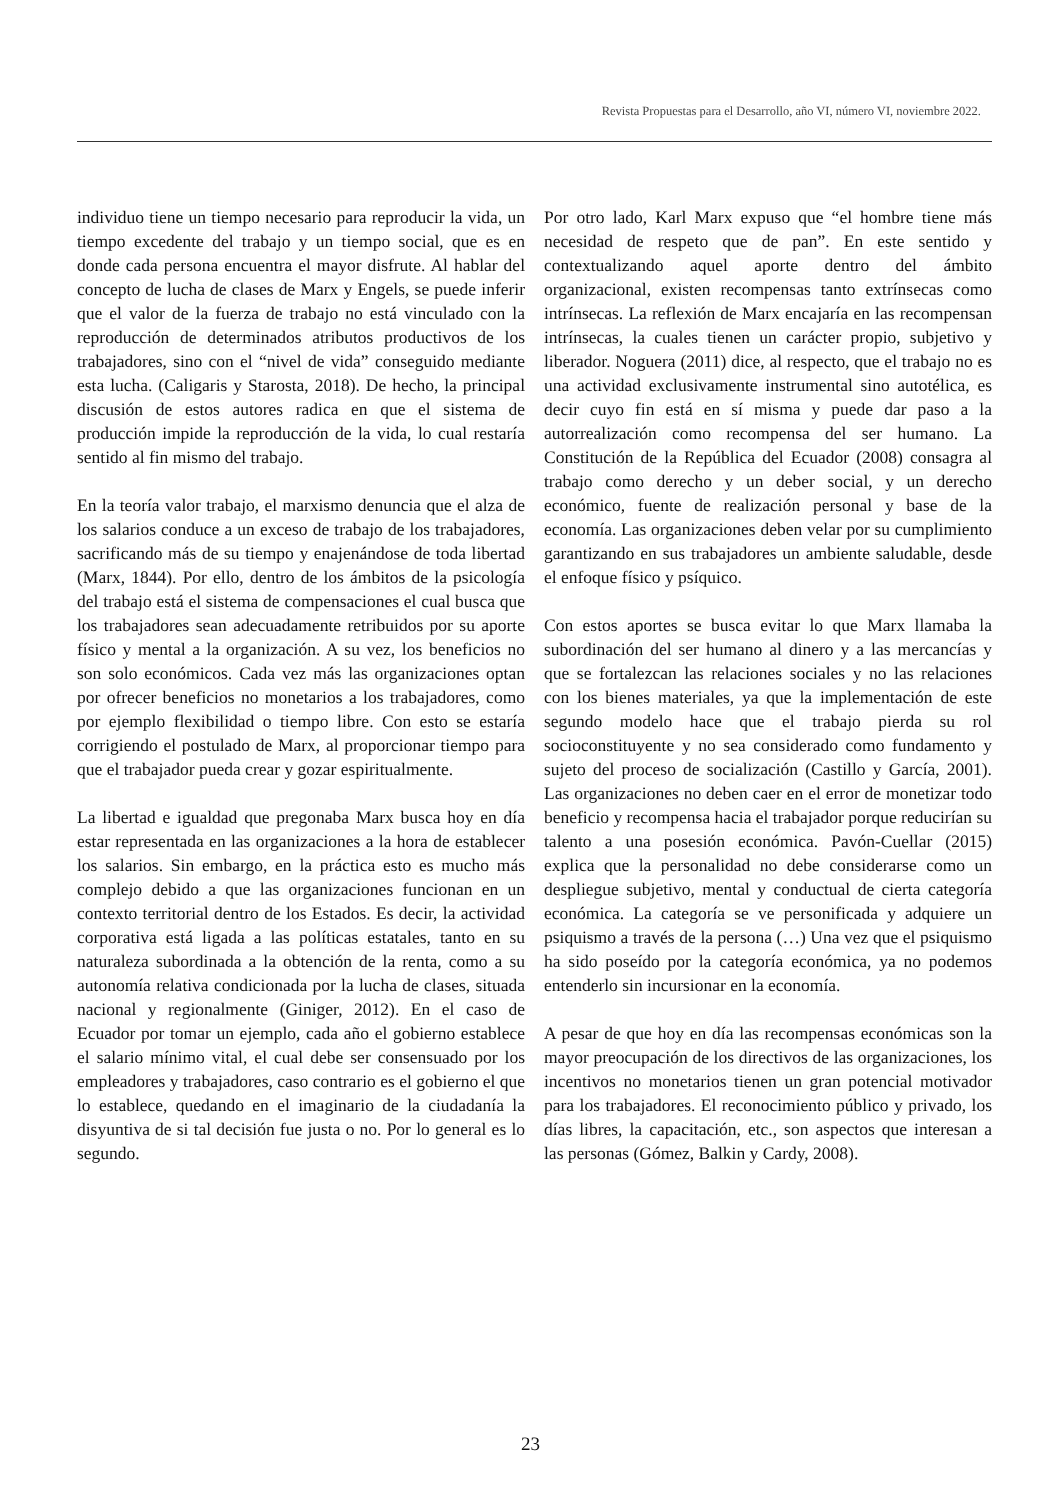Revista Propuestas para el Desarrollo, año VI, número VI, noviembre 2022.
individuo tiene un tiempo necesario para reproducir la vida, un tiempo excedente del trabajo y un tiempo social, que es en donde cada persona encuentra el mayor disfrute. Al hablar del concepto de lucha de clases de Marx y Engels, se puede inferir que el valor de la fuerza de trabajo no está vinculado con la reproducción de determinados atributos productivos de los trabajadores, sino con el “nivel de vida” conseguido mediante esta lucha. (Caligaris y Starosta, 2018). De hecho, la principal discusión de estos autores radica en que el sistema de producción impide la reproducción de la vida, lo cual restaría sentido al fin mismo del trabajo.
En la teoría valor trabajo, el marxismo denuncia que el alza de los salarios conduce a un exceso de trabajo de los trabajadores, sacrificando más de su tiempo y enajenándose de toda libertad (Marx, 1844). Por ello, dentro de los ámbitos de la psicología del trabajo está el sistema de compensaciones el cual busca que los trabajadores sean adecuadamente retribuidos por su aporte físico y mental a la organización. A su vez, los beneficios no son solo económicos. Cada vez más las organizaciones optan por ofrecer beneficios no monetarios a los trabajadores, como por ejemplo flexibilidad o tiempo libre. Con esto se estaría corrigiendo el postulado de Marx, al proporcionar tiempo para que el trabajador pueda crear y gozar espiritualmente.
La libertad e igualdad que pregonaba Marx busca hoy en día estar representada en las organizaciones a la hora de establecer los salarios. Sin embargo, en la práctica esto es mucho más complejo debido a que las organizaciones funcionan en un contexto territorial dentro de los Estados. Es decir, la actividad corporativa está ligada a las políticas estatales, tanto en su naturaleza subordinada a la obtención de la renta, como a su autonomía relativa condicionada por la lucha de clases, situada nacional y regionalmente (Giniger, 2012). En el caso de Ecuador por tomar un ejemplo, cada año el gobierno establece el salario mínimo vital, el cual debe ser consensuado por los empleadores y trabajadores, caso contrario es el gobierno el que lo establece, quedando en el imaginario de la ciudadanía la disyuntiva de si tal decisión fue justa o no. Por lo general es lo segundo.
Por otro lado, Karl Marx expuso que “el hombre tiene más necesidad de respeto que de pan”. En este sentido y contextualizando aquel aporte dentro del ámbito organizacional, existen recompensas tanto extrínsecas como intrínsecas. La reflexión de Marx encajaría en las recompensan intrínsecas, la cuales tienen un carácter propio, subjetivo y liberador. Noguera (2011) dice, al respecto, que el trabajo no es una actividad exclusivamente instrumental sino autotélica, es decir cuyo fin está en sí misma y puede dar paso a la autorrealización como recompensa del ser humano. La Constitución de la República del Ecuador (2008) consagra al trabajo como derecho y un deber social, y un derecho económico, fuente de realización personal y base de la economía. Las organizaciones deben velar por su cumplimiento garantizando en sus trabajadores un ambiente saludable, desde el enfoque físico y psíquico.
Con estos aportes se busca evitar lo que Marx llamaba la subordinación del ser humano al dinero y a las mercancías y que se fortalezcan las relaciones sociales y no las relaciones con los bienes materiales, ya que la implementación de este segundo modelo hace que el trabajo pierda su rol socioconstituyente y no sea considerado como fundamento y sujeto del proceso de socialización (Castillo y García, 2001). Las organizaciones no deben caer en el error de monetizar todo beneficio y recompensa hacia el trabajador porque reducirían su talento a una posesión económica. Pavón-Cuellar (2015) explica que la personalidad no debe considerarse como un despliegue subjetivo, mental y conductual de cierta categoría económica. La categoría se ve personificada y adquiere un psiquismo a través de la persona (…) Una vez que el psiquismo ha sido poseído por la categoría económica, ya no podemos entenderlo sin incursionar en la economía.
A pesar de que hoy en día las recompensas económicas son la mayor preocupación de los directivos de las organizaciones, los incentivos no monetarios tienen un gran potencial motivador para los trabajadores. El reconocimiento público y privado, los días libres, la capacitación, etc., son aspectos que interesan a las personas (Gómez, Balkin y Cardy, 2008).
23